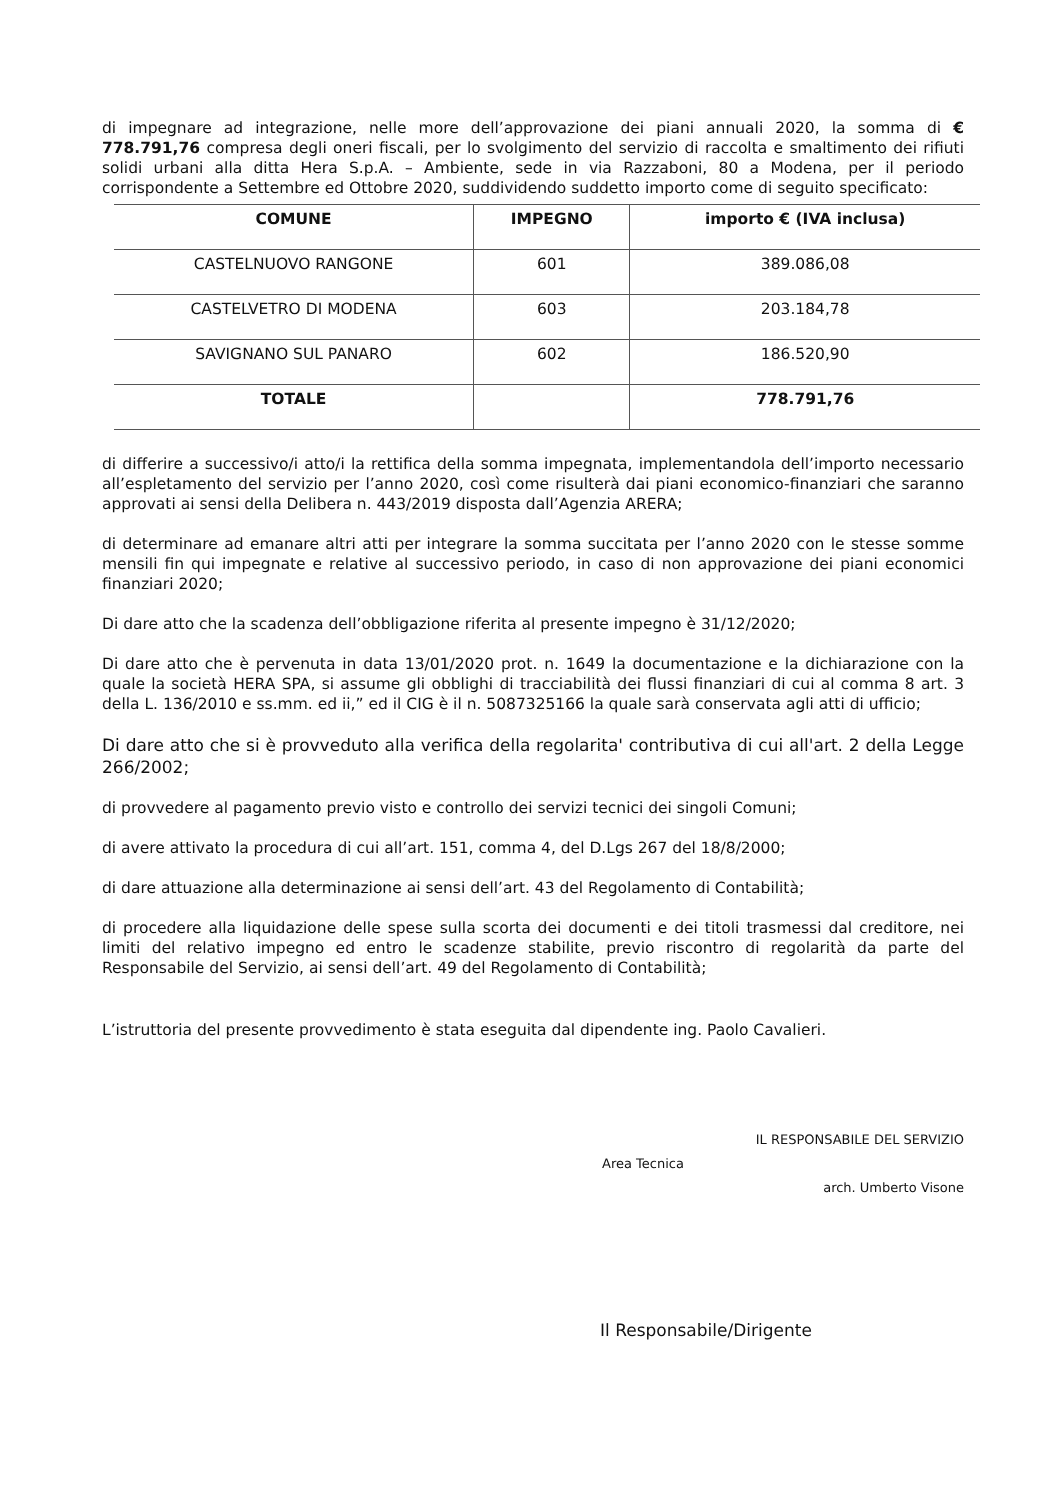di impegnare ad integrazione, nelle more dell’approvazione dei piani annuali 2020, la somma di € 778.791,76 compresa degli oneri fiscali, per lo svolgimento del servizio di raccolta e smaltimento dei rifiuti solidi urbani alla ditta Hera S.p.A. – Ambiente, sede in via Razzaboni, 80 a Modena, per il periodo corrispondente a Settembre ed Ottobre 2020, suddividendo suddetto importo come di seguito specificato:
| COMUNE | IMPEGNO | importo € (IVA inclusa) |
| --- | --- | --- |
| CASTELNUOVO RANGONE | 601 | 389.086,08 |
| CASTELVETRO DI MODENA | 603 | 203.184,78 |
| SAVIGNANO SUL PANARO | 602 | 186.520,90 |
| TOTALE | | 778.791,76 |
di differire a successivo/i atto/i la rettifica della somma impegnata, implementandola dell’importo necessario all’espletamento del servizio per l’anno 2020, così come risulterà dai piani economico-finanziari che saranno approvati ai sensi della Delibera n. 443/2019 disposta dall’Agenzia ARERA;
di determinare ad emanare altri atti per integrare la somma succitata per l’anno 2020 con le stesse somme mensili fin qui impegnate e relative al successivo periodo, in caso di non approvazione dei piani economici finanziari 2020;
Di dare atto che la scadenza dell’obbligazione riferita al presente impegno è 31/12/2020;
Di dare atto che è pervenuta in data 13/01/2020 prot. n. 1649 la documentazione e la dichiarazione con la quale la società HERA SPA, si assume gli obblighi di tracciabilità dei flussi finanziari di cui al comma 8 art. 3 della L. 136/2010 e ss.mm. ed ii,” ed il CIG è il n. 5087325166 la quale sarà conservata agli atti di ufficio;
Di dare atto che si è provveduto alla verifica della regolarita' contributiva di cui all'art. 2 della Legge 266/2002;
di provvedere al pagamento previo visto e controllo dei servizi tecnici dei singoli Comuni;
di avere attivato la procedura di cui all’art. 151, comma 4, del D.Lgs 267 del 18/8/2000;
di dare attuazione alla determinazione ai sensi dell’art. 43 del Regolamento di Contabilità;
di procedere alla liquidazione delle spese sulla scorta dei documenti e dei titoli trasmessi dal creditore, nei limiti del relativo impegno ed entro le scadenze stabilite, previo riscontro di regolarità da parte del Responsabile del Servizio, ai sensi dell’art. 49 del Regolamento di Contabilità;
L’istruttoria del presente provvedimento è stata eseguita dal dipendente ing. Paolo Cavalieri.
IL RESPONSABILE DEL SERVIZIO
Area Tecnica
arch. Umberto Visone
Il Responsabile/Dirigente